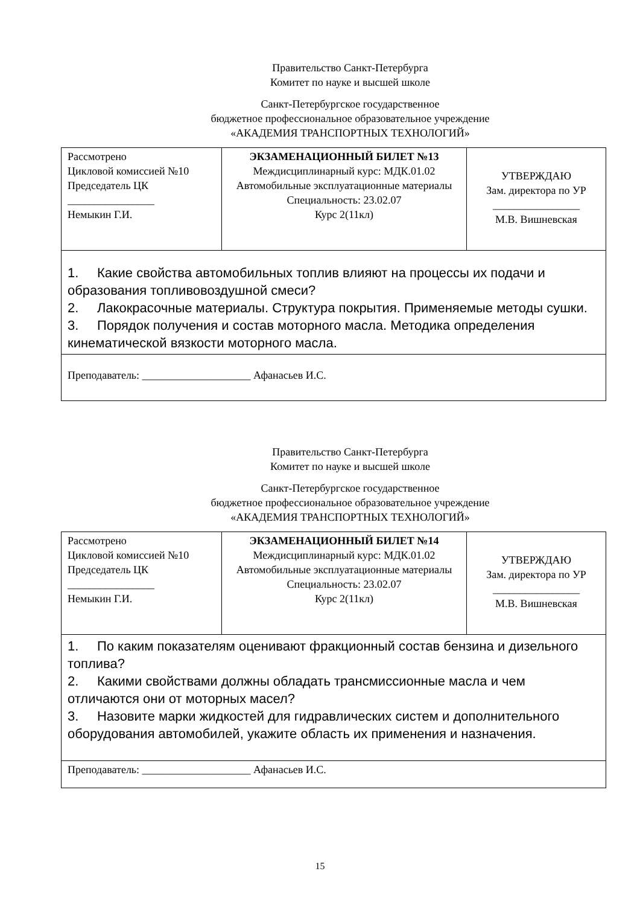Правительство Санкт-Петербурга
Комитет по науке и высшей школе
Санкт-Петербургское государственное
бюджетное профессиональное образовательное учреждение
«АКАДЕМИЯ ТРАНСПОРТНЫХ ТЕХНОЛОГИЙ»
| Рассмотрено Цикловой комиссией №10 Председатель ЦК ________________ Немыкин Г.И. | ЭКЗАМЕНАЦИОННЫЙ БИЛЕТ №13 Междисциплинарный курс: МДК.01.02 Автомобильные эксплуатационные материалы Специальность: 23.02.07 Курс 2(11кл) | УТВЕРЖДАЮ Зам. директора по УР ________________ М.В. Вишневская |
| 1. Какие свойства автомобильных топлив влияют на процессы их подачи и образования топливовоздушной смеси? 2. Лакокрасочные материалы. Структура покрытия. Применяемые методы сушки. 3. Порядок получения и состав моторного масла. Методика определения кинематической вязкости моторного масла. | | |
| Преподаватель: ____________________ Афанасьев И.С. | | |
Правительство Санкт-Петербурга
Комитет по науке и высшей школе
Санкт-Петербургское государственное
бюджетное профессиональное образовательное учреждение
«АКАДЕМИЯ ТРАНСПОРТНЫХ ТЕХНОЛОГИЙ»
| Рассмотрено Цикловой комиссией №10 Председатель ЦК ________________ Немыкин Г.И. | ЭКЗАМЕНАЦИОННЫЙ БИЛЕТ №14 Междисциплинарный курс: МДК.01.02 Автомобильные эксплуатационные материалы Специальность: 23.02.07 Курс 2(11кл) | УТВЕРЖДАЮ Зам. директора по УР ________________ М.В. Вишневская |
| 1. По каким показателям оценивают фракционный состав бензина и дизельного топлива? 2. Какими свойствами должны обладать трансмиссионные масла и чем отличаются они от моторных масел? 3. Назовите марки жидкостей для гидравлических систем и дополнительного оборудования автомобилей, укажите область их применения и назначения. | | |
| Преподаватель: ____________________ Афанасьев И.С. | | |
15